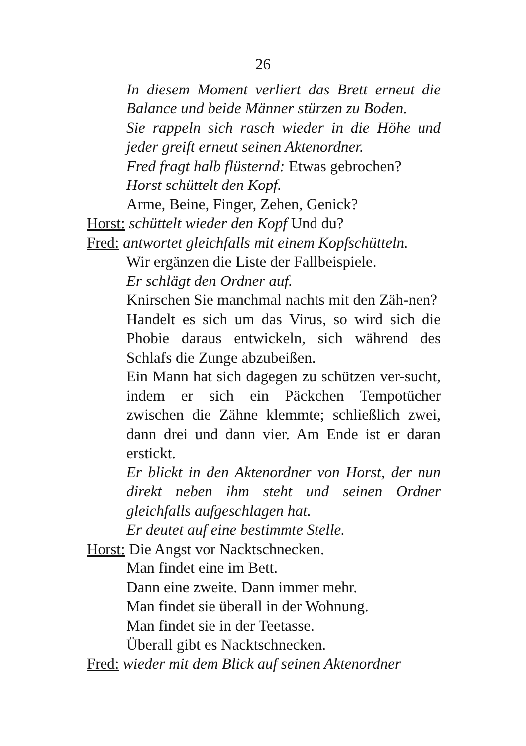26
In diesem Moment verliert das Brett erneut die Balance und beide Männer stürzen zu Boden.
Sie rappeln sich rasch wieder in die Höhe und jeder greift erneut seinen Aktenordner.
Fred fragt halb flüsternd: Etwas gebrochen?
Horst schüttelt den Kopf.
Arme, Beine, Finger, Zehen, Genick?
Horst: schüttelt wieder den Kopf Und du?
Fred: antwortet gleichfalls mit einem Kopfschütteln.
Wir ergänzen die Liste der Fallbeispiele.
Er schlägt den Ordner auf.
Knirschen Sie manchmal nachts mit den Zäh-nen?
Handelt es sich um das Virus, so wird sich die Phobie daraus entwickeln, sich während des Schlafs die Zunge abzubeißen.
Ein Mann hat sich dagegen zu schützen ver-sucht, indem er sich ein Päckchen Tempotücher zwischen die Zähne klemmte; schließlich zwei, dann drei und dann vier. Am Ende ist er daran erstickt.
Er blickt in den Aktenordner von Horst, der nun direkt neben ihm steht und seinen Ordner gleichfalls aufgeschlagen hat.
Er deutet auf eine bestimmte Stelle.
Horst: Die Angst vor Nacktschnecken.
Man findet eine im Bett.
Dann eine zweite. Dann immer mehr.
Man findet sie überall in der Wohnung.
Man findet sie in der Teetasse.
Überall gibt es Nacktschnecken.
Fred: wieder mit dem Blick auf seinen Aktenordner